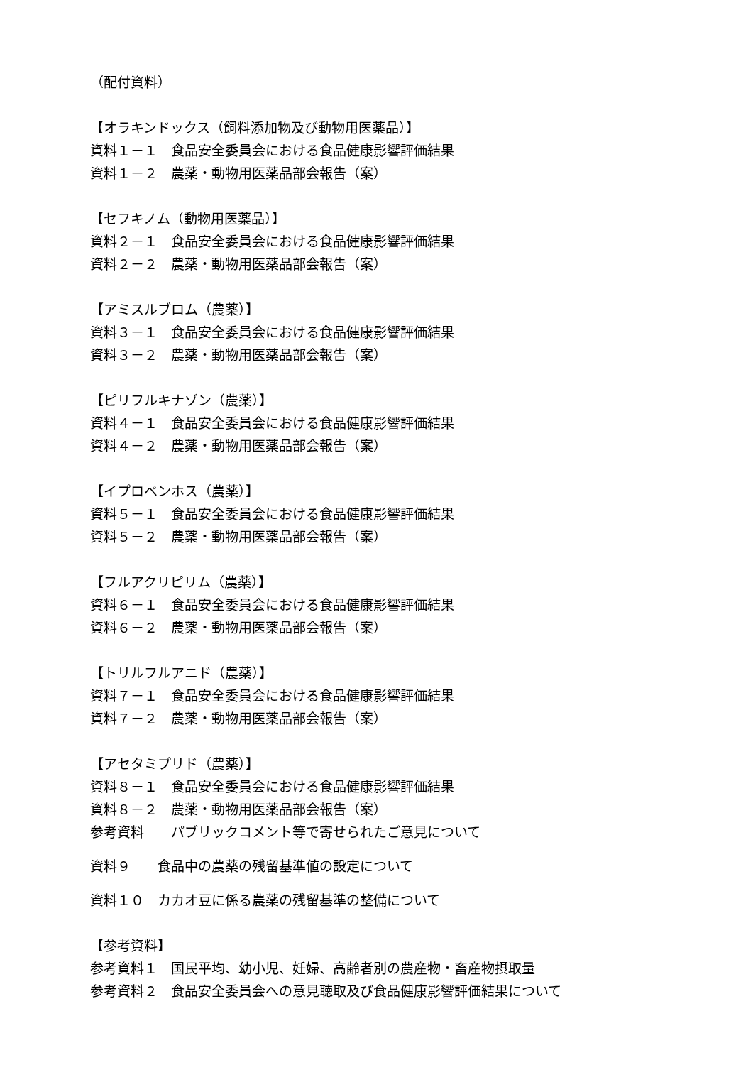（配付資料）
【オラキンドックス（飼料添加物及び動物用医薬品）】
資料１－１　食品安全委員会における食品健康影響評価結果
資料１－２　農薬・動物用医薬品部会報告（案）
【セフキノム（動物用医薬品）】
資料２－１　食品安全委員会における食品健康影響評価結果
資料２－２　農薬・動物用医薬品部会報告（案）
【アミスルブロム（農薬）】
資料３－１　食品安全委員会における食品健康影響評価結果
資料３－２　農薬・動物用医薬品部会報告（案）
【ピリフルキナゾン（農薬）】
資料４－１　食品安全委員会における食品健康影響評価結果
資料４－２　農薬・動物用医薬品部会報告（案）
【イプロベンホス（農薬）】
資料５－１　食品安全委員会における食品健康影響評価結果
資料５－２　農薬・動物用医薬品部会報告（案）
【フルアクリピリム（農薬）】
資料６－１　食品安全委員会における食品健康影響評価結果
資料６－２　農薬・動物用医薬品部会報告（案）
【トリルフルアニド（農薬）】
資料７－１　食品安全委員会における食品健康影響評価結果
資料７－２　農薬・動物用医薬品部会報告（案）
【アセタミプリド（農薬）】
資料８－１　食品安全委員会における食品健康影響評価結果
資料８－２　農薬・動物用医薬品部会報告（案）
参考資料　　パブリックコメント等で寄せられたご意見について
資料９　　食品中の農薬の残留基準値の設定について
資料１０　カカオ豆に係る農薬の残留基準の整備について
【参考資料】
参考資料１　国民平均、幼小児、妊婦、高齢者別の農産物・畜産物摂取量
参考資料２　食品安全委員会への意見聴取及び食品健康影響評価結果について